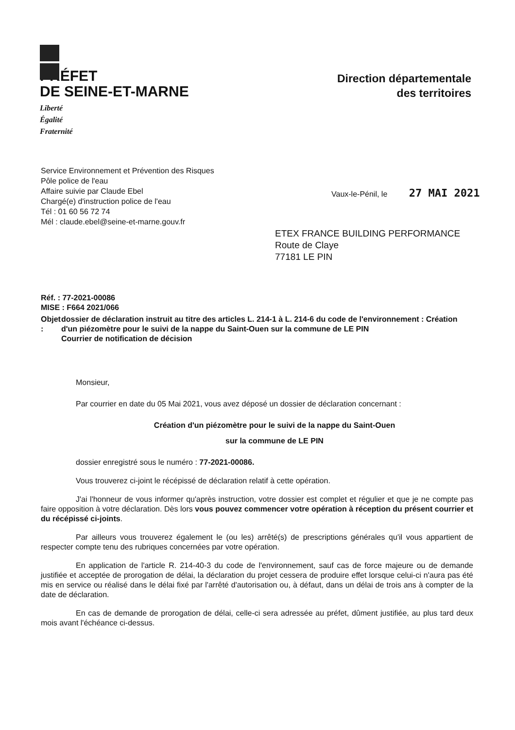PRÉFET
DE SEINE-ET-MARNE
Liberté
Égalité
Fraternité
Direction départementale
des territoires
Service Environnement et Prévention des Risques
Pôle police de l'eau
Affaire suivie par Claude Ebel
Chargé(e) d'instruction police de l'eau
Tél : 01 60 56 72 74
Mél : claude.ebel@seine-et-marne.gouv.fr
Vaux-le-Pénil, le 27 MAI 2021
ETEX FRANCE BUILDING PERFORMANCE
Route de Claye
77181 LE PIN
Réf. : 77-2021-00086
MISE : F664 2021/066
Objet : dossier de déclaration instruit au titre des articles L. 214-1 à L. 214-6 du code de l'environnement : Création d'un piézomètre pour le suivi de la nappe du Saint-Ouen sur la commune de LE PIN
Courrier de notification de décision
Monsieur,
Par courrier en date du 05 Mai 2021, vous avez déposé un dossier de déclaration concernant :
Création d'un piézomètre pour le suivi de la nappe du Saint-Ouen
sur la commune de LE PIN
dossier enregistré sous le numéro : 77-2021-00086.
Vous trouverez ci-joint le récépissé de déclaration relatif à cette opération.
J'ai l'honneur de vous informer qu'après instruction, votre dossier est complet et régulier et que je ne compte pas faire opposition à votre déclaration. Dès lors vous pouvez commencer votre opération à réception du présent courrier et du récépissé ci-joints.
Par ailleurs vous trouverez également le (ou les) arrêté(s) de prescriptions générales qu'il vous appartient de respecter compte tenu des rubriques concernées par votre opération.
En application de l'article R. 214-40-3 du code de l'environnement, sauf cas de force majeure ou de demande justifiée et acceptée de prorogation de délai, la déclaration du projet cessera de produire effet lorsque celui-ci n'aura pas été mis en service ou réalisé dans le délai fixé par l'arrêté d'autorisation ou, à défaut, dans un délai de trois ans à compter de la date de déclaration.
En cas de demande de prorogation de délai, celle-ci sera adressée au préfet, dûment justifiée, au plus tard deux mois avant l'échéance ci-dessus.